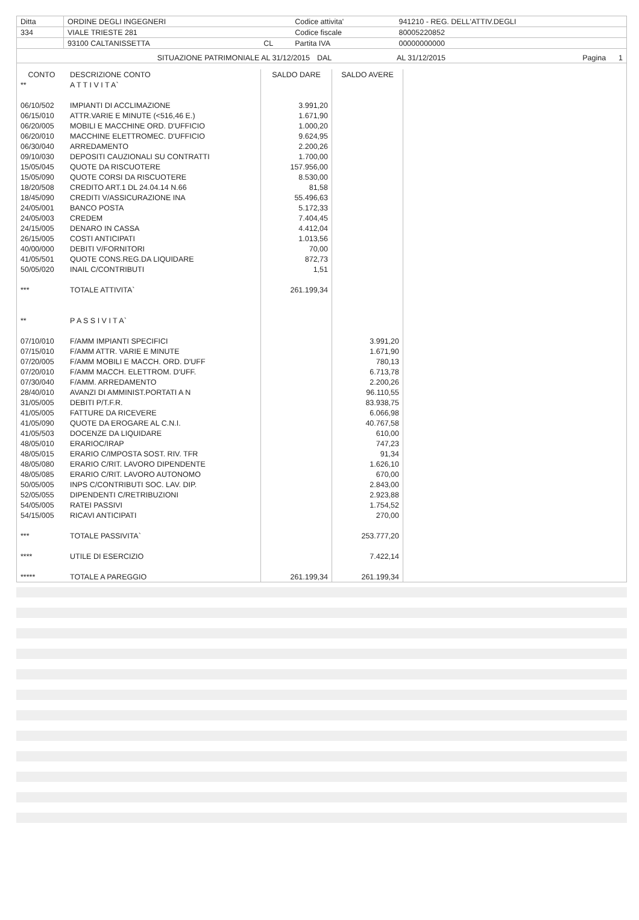| Ditta | ORDINE DEGLI INGEGNERI | | Codice attivita' | 941210 - REG. DELL'ATTIV.DEGLI |
| 334 | VIALE TRIESTE 281 | | Codice fiscale | 80005220852 |
| | 93100 CALTANISSETTA | CL | Partita IVA | 00000000000 |
| SITUAZIONE PATRIMONIALE AL 31/12/2015 | DAL | AL 31/12/2015 | Pagina 1 |
| CONTO | DESCRIZIONE CONTO | SALDO DARE | SALDO AVERE | |
| --- | --- | --- | --- | --- |
| ** | A T T I V I T A` | | | |
| 06/10/502 | IMPIANTI DI ACCLIMAZIONE | 3.991,20 | | |
| 06/15/010 | ATTR.VARIE E MINUTE (<516,46 E.) | 1.671,90 | | |
| 06/20/005 | MOBILI E MACCHINE ORD. D'UFFICIO | 1.000,20 | | |
| 06/20/010 | MACCHINE ELETTROMEC. D'UFFICIO | 9.624,95 | | |
| 06/30/040 | ARREDAMENTO | 2.200,26 | | |
| 09/10/030 | DEPOSITI CAUZIONALI SU CONTRATTI | 1.700,00 | | |
| 15/05/045 | QUOTE DA RISCUOTERE | 157.956,00 | | |
| 15/05/090 | QUOTE CORSI DA RISCUOTERE | 8.530,00 | | |
| 18/20/508 | CREDITO ART.1 DL 24.04.14 N.66 | 81,58 | | |
| 18/45/090 | CREDITI V/ASSICURAZIONE INA | 55.496,63 | | |
| 24/05/001 | BANCO POSTA | 5.172,33 | | |
| 24/05/003 | CREDEM | 7.404,45 | | |
| 24/15/005 | DENARO IN CASSA | 4.412,04 | | |
| 26/15/005 | COSTI ANTICIPATI | 1.013,56 | | |
| 40/00/000 | DEBITI V/FORNITORI | 70,00 | | |
| 41/05/501 | QUOTE CONS.REG.DA LIQUIDARE | 872,73 | | |
| 50/05/020 | INAIL C/CONTRIBUTI | 1,51 | | |
| *** | TOTALE ATTIVITA` | 261.199,34 | | |
| ** | P A S S I V I T A` | | | |
| 07/10/010 | F/AMM IMPIANTI SPECIFICI | | 3.991,20 | |
| 07/15/010 | F/AMM ATTR. VARIE E MINUTE | | 1.671,90 | |
| 07/20/005 | F/AMM MOBILI E MACCH. ORD. D'UFF | | 780,13 | |
| 07/20/010 | F/AMM MACCH. ELETTROM. D'UFF. | | 6.713,78 | |
| 07/30/040 | F/AMM. ARREDAMENTO | | 2.200,26 | |
| 28/40/010 | AVANZI DI AMMINIST.PORTATI A N | | 96.110,55 | |
| 31/05/005 | DEBITI P/T.F.R. | | 83.938,75 | |
| 41/05/005 | FATTURE DA RICEVERE | | 6.066,98 | |
| 41/05/090 | QUOTE DA EROGARE AL C.N.I. | | 40.767,58 | |
| 41/05/503 | DOCENZE DA LIQUIDARE | | 610,00 | |
| 48/05/010 | ERARIOC/IRAP | | 747,23 | |
| 48/05/015 | ERARIO C/IMPOSTA SOST. RIV. TFR | | 91,34 | |
| 48/05/080 | ERARIO C/RIT. LAVORO DIPENDENTE | | 1.626,10 | |
| 48/05/085 | ERARIO C/RIT. LAVORO AUTONOMO | | 670,00 | |
| 50/05/005 | INPS C/CONTRIBUTI SOC. LAV. DIP. | | 2.843,00 | |
| 52/05/055 | DIPENDENTI C/RETRIBUZIONI | | 2.923,88 | |
| 54/05/005 | RATEI PASSIVI | | 1.754,52 | |
| 54/15/005 | RICAVI ANTICIPATI | | 270,00 | |
| *** | TOTALE PASSIVITA` | | 253.777,20 | |
| **** | UTILE DI ESERCIZIO | | 7.422,14 | |
| ***** | TOTALE A PAREGGIO | 261.199,34 | 261.199,34 | |